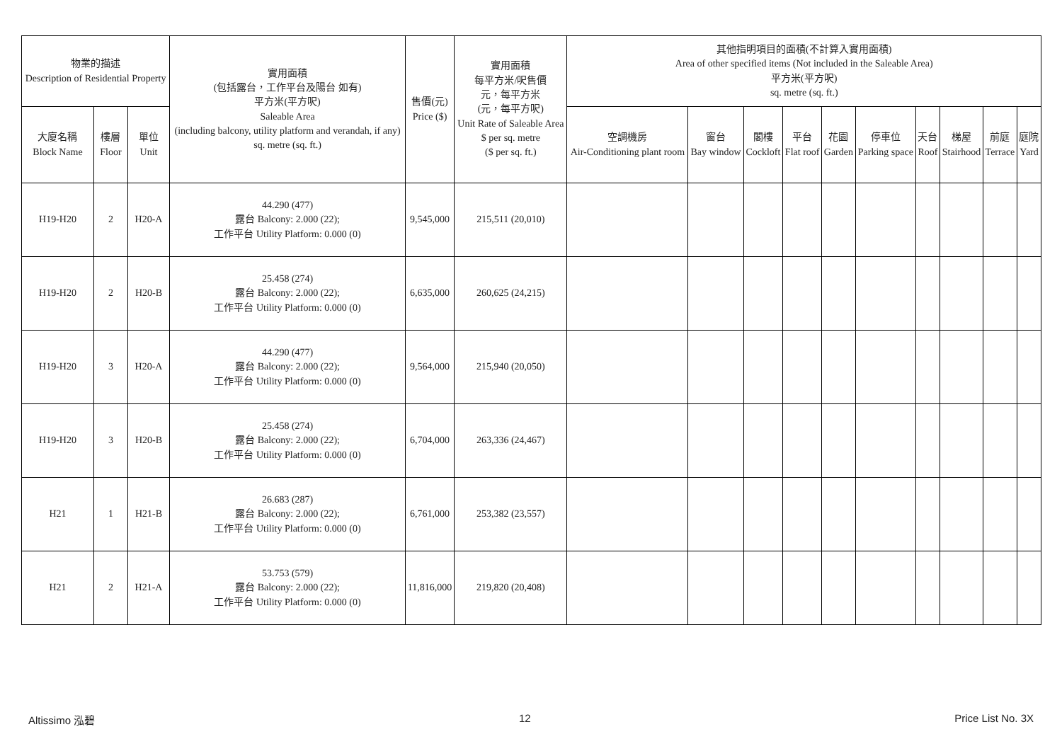| 物業的描述 Description of Residential Property | | | 實用面積 (包括露台，工作平台及陽台 如有) 平方米(平方呎) Saleable Area (including balcony, utility platform and verandah, if any) sq. metre (sq. ft.) | 售價(元) Price ($) | 實用面積 每平方米/呎售價 元，每平方米 (元，每平方呎) Unit Rate of Saleable Area $ per sq. metre ($ per sq. ft.) | 其他指明項目的面積(不計算入實用面積) Area of other specified items (Not included in the Saleable Area) 平方米(平方呎) sq. metre (sq. ft.) | | | | | | | | | |
| --- | --- | --- | --- | --- | --- | --- | --- | --- | --- | --- | --- | --- | --- | --- | --- |
| 大廈名稱 Block Name | 樓層 Floor | 單位 Unit | | | | 空調機房 Air-Conditioning plant room | 窗台 Bay window | 閣樓 Cockloft | 平台 Flat roof | 花園 Garden | 停車位 Parking space | 天台 Roof | 梯屋 Stairhood | 前庭 Terrace | 庭院 Yard |
| H19-H20 | 2 | H20-A | 44.290 (477) 露台 Balcony: 2.000 (22); 工作平台 Utility Platform: 0.000 (0) | 9,545,000 | 215,511 (20,010) | | | | | | | | | | |
| H19-H20 | 2 | H20-B | 25.458 (274) 露台 Balcony: 2.000 (22); 工作平台 Utility Platform: 0.000 (0) | 6,635,000 | 260,625 (24,215) | | | | | | | | | | |
| H19-H20 | 3 | H20-A | 44.290 (477) 露台 Balcony: 2.000 (22); 工作平台 Utility Platform: 0.000 (0) | 9,564,000 | 215,940 (20,050) | | | | | | | | | | |
| H19-H20 | 3 | H20-B | 25.458 (274) 露台 Balcony: 2.000 (22); 工作平台 Utility Platform: 0.000 (0) | 6,704,000 | 263,336 (24,467) | | | | | | | | | | |
| H21 | 1 | H21-B | 26.683 (287) 露台 Balcony: 2.000 (22); 工作平台 Utility Platform: 0.000 (0) | 6,761,000 | 253,382 (23,557) | | | | | | | | | | |
| H21 | 2 | H21-A | 53.753 (579) 露台 Balcony: 2.000 (22); 工作平台 Utility Platform: 0.000 (0) | 11,816,000 | 219,820 (20,408) | | | | | | | | | | |
Altissimo 泓碧 12 Price List No. 3X